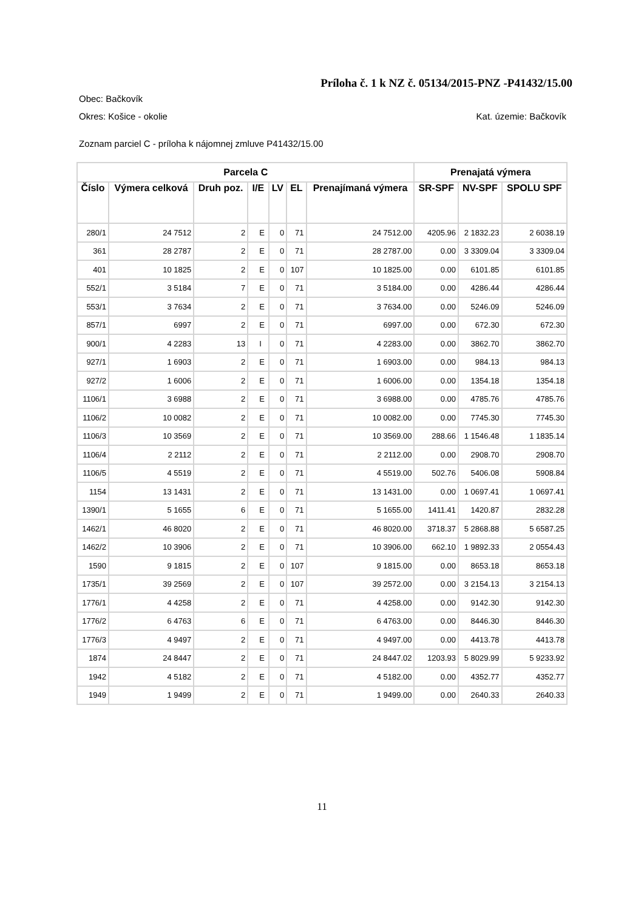Príloha č. 1 k NZ č. 05134/2015-PNZ -P41432/15.00
Obec: Bačkovík
Okres: Košice - okolie Kat. územie: Bačkovík
Zoznam parciel C - príloha k nájomnej zmluve P41432/15.00
| Parcela C | | | | | | | Prenajatá výmera | | |
| --- | --- | --- | --- | --- | --- | --- | --- | --- | --- |
| Číslo | Výmera celková | Druh poz. | I/E | LV | EL | Prenajímaná výmera | SR-SPF | NV-SPF | SPOLU SPF |
| 280/1 | 24 7512 | 2 | E | 0 | 71 | 24 7512.00 | 4205.96 | 2 1832.23 | 2 6038.19 |
| 361 | 28 2787 | 2 | E | 0 | 71 | 28 2787.00 | 0.00 | 3 3309.04 | 3 3309.04 |
| 401 | 10 1825 | 2 | E | 0 | 107 | 10 1825.00 | 0.00 | 6101.85 | 6101.85 |
| 552/1 | 3 5184 | 7 | E | 0 | 71 | 3 5184.00 | 0.00 | 4286.44 | 4286.44 |
| 553/1 | 3 7634 | 2 | E | 0 | 71 | 3 7634.00 | 0.00 | 5246.09 | 5246.09 |
| 857/1 | 6997 | 2 | E | 0 | 71 | 6997.00 | 0.00 | 672.30 | 672.30 |
| 900/1 | 4 2283 | 13 | I | 0 | 71 | 4 2283.00 | 0.00 | 3862.70 | 3862.70 |
| 927/1 | 1 6903 | 2 | E | 0 | 71 | 1 6903.00 | 0.00 | 984.13 | 984.13 |
| 927/2 | 1 6006 | 2 | E | 0 | 71 | 1 6006.00 | 0.00 | 1354.18 | 1354.18 |
| 1106/1 | 3 6988 | 2 | E | 0 | 71 | 3 6988.00 | 0.00 | 4785.76 | 4785.76 |
| 1106/2 | 10 0082 | 2 | E | 0 | 71 | 10 0082.00 | 0.00 | 7745.30 | 7745.30 |
| 1106/3 | 10 3569 | 2 | E | 0 | 71 | 10 3569.00 | 288.66 | 1 1546.48 | 1 1835.14 |
| 1106/4 | 2 2112 | 2 | E | 0 | 71 | 2 2112.00 | 0.00 | 2908.70 | 2908.70 |
| 1106/5 | 4 5519 | 2 | E | 0 | 71 | 4 5519.00 | 502.76 | 5406.08 | 5908.84 |
| 1154 | 13 1431 | 2 | E | 0 | 71 | 13 1431.00 | 0.00 | 1 0697.41 | 1 0697.41 |
| 1390/1 | 5 1655 | 6 | E | 0 | 71 | 5 1655.00 | 1411.41 | 1420.87 | 2832.28 |
| 1462/1 | 46 8020 | 2 | E | 0 | 71 | 46 8020.00 | 3718.37 | 5 2868.88 | 5 6587.25 |
| 1462/2 | 10 3906 | 2 | E | 0 | 71 | 10 3906.00 | 662.10 | 1 9892.33 | 2 0554.43 |
| 1590 | 9 1815 | 2 | E | 0 | 107 | 9 1815.00 | 0.00 | 8653.18 | 8653.18 |
| 1735/1 | 39 2569 | 2 | E | 0 | 107 | 39 2572.00 | 0.00 | 3 2154.13 | 3 2154.13 |
| 1776/1 | 4 4258 | 2 | E | 0 | 71 | 4 4258.00 | 0.00 | 9142.30 | 9142.30 |
| 1776/2 | 6 4763 | 6 | E | 0 | 71 | 6 4763.00 | 0.00 | 8446.30 | 8446.30 |
| 1776/3 | 4 9497 | 2 | E | 0 | 71 | 4 9497.00 | 0.00 | 4413.78 | 4413.78 |
| 1874 | 24 8447 | 2 | E | 0 | 71 | 24 8447.02 | 1203.93 | 5 8029.99 | 5 9233.92 |
| 1942 | 4 5182 | 2 | E | 0 | 71 | 4 5182.00 | 0.00 | 4352.77 | 4352.77 |
| 1949 | 1 9499 | 2 | E | 0 | 71 | 1 9499.00 | 0.00 | 2640.33 | 2640.33 |
11